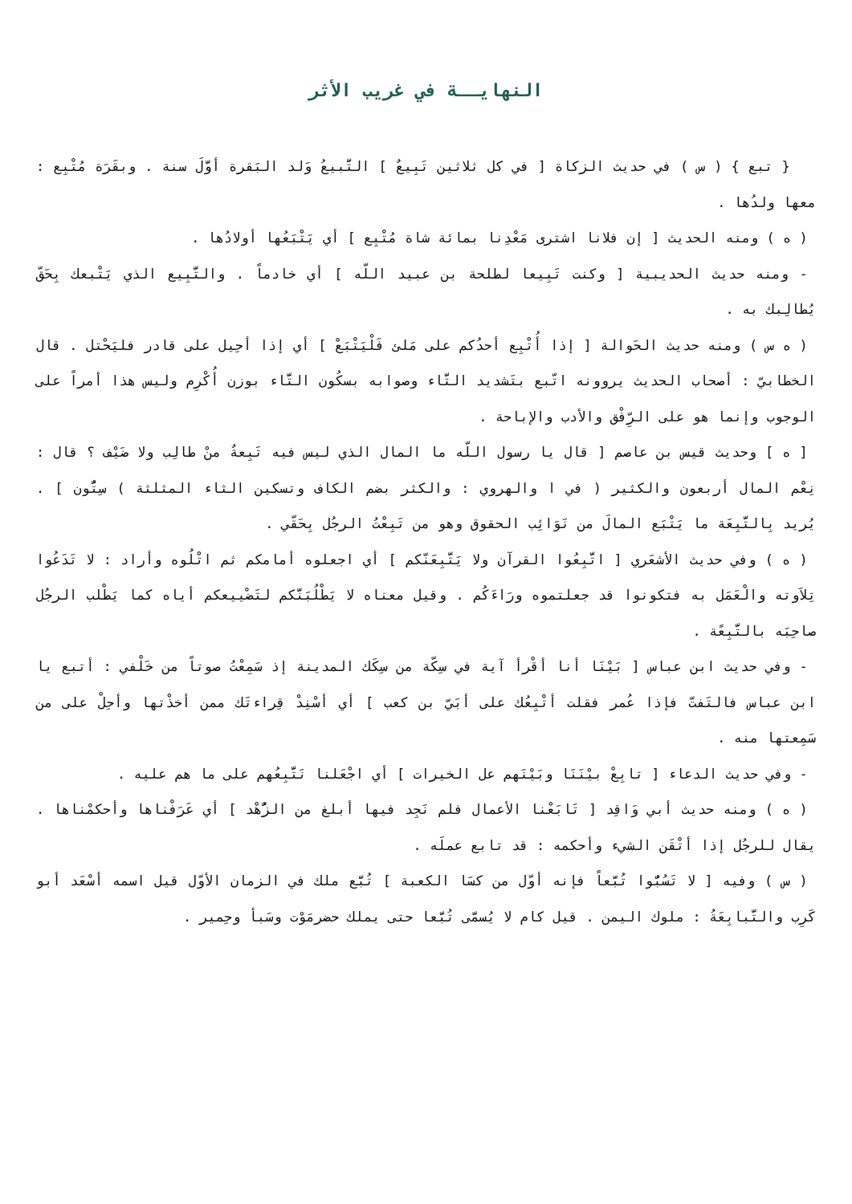النهايــة في غريب الأثر
{ تبع } ( س ) في حديث الزكاة [ في كل ثلاثين تَبِيعٌ ] التَّبيعُ وَلد البَقرة أوَّلَ سنة . وبقَرَة مُتْبِع : معها ولدُها .
( ه ) ومنه الحديث [ إن فلانا اشترى مَعْدِنا بمائة شاة مُتْبِع ] أي يَتْبَعُها أولادُها .
- ومنه حديث الحديبية [ وكنت تَبِيعا لطلحة بن عبيد اللّه ] أي خادماً . والتَّبِيع الذي يَتْبعك بِحَقّ يُطالِبك به .
( ه س ) ومنه حديث الحَوالة [ إذا أُتْبِع أحدُكم على مَلئ فَلْيَتْبَعْ ] أي إذا أحِيل على قادر فليَحْتل . قال الخطابيّ : أصحاب الحديث يروونه اتّبع بتَشديد التَّاء وصوابه بسكُون التَّاء بوزن أُكْرِم وليس هذا أمراً على الوجوب وإنما هو على الرِّفْق والأدب والإباحة .
[ ه ] وحديث قيس بن عاصم [ قال يا رسول اللّه ما المال الذي ليس فيه تَبِعةٌ منْ طالِب ولا ضَيْف ؟ قال : نِعْم المال أربعون والكثير ( في ا والهروي : والكثر بضم الكاف وتسكين الثاء المثلثة ) سِتُّون ] . يُريد بِالتَّبِعَة ما يَتْبَع المالَ من نَوَائِب الحقوق وهو من تَبِعْتُ الرجُل بِحَقّي .
( ه ) وفي حديث الأشعَري [ اتَّبِعُوا القرآن ولا يَتَّبِعَنّكم ] أي اجعلوه أمامكم ثم اتْلُوه وأراد : لا تَدَعُوا تِلاَوته والْعَمَل به فتكونوا قد جعلتموه ورَاءَكُم . وقيل معناه لا يَطْلُبَنَّكم لتَضْييعكم أياه كما يَطْلب الرجُل صاحِبَه بالتَّبِعًة .
- وفي حديث ابن عباس [ بَيْنَا أنا أقْرأ آية في سِكّة من سِكَك المدينة إذ سَمِعْتُ صوتاً من خَلْفي : أتبع يا ابن عباس فالتَفتّ فإذا عُمر فقلت أتْبِعُك على أبَيّ بن كعب ] أي أسْنِدْ قِراءتَك ممن أخذْتها وأحِلْ على من سَمِعتها منه .
- وفي حديث الدعاء [ تابِعْ بيْنَنَا وبَيْنَهم عل الخيرات ] أي اجْعَلنا نَتَّبِعُهم على ما هم عليه .
( ه ) ومنه حديث أبي وَاقِد [ تَابَعْنا الأعمال فلم نَجِد فيها أبلغ من الزُّهْد ] أي عَرَفْناها وأحكمْناها . يقال للرجُل إذا أتْقَن الشيء وأحكمه : قد تابع عملَه .
( س ) وفيه [ لا تَسُبُّوا تُبَّعاً فإنه أوّل من كسَا الكعبة ] تُبَّع ملك في الزمان الأوّل قيل اسمه أسْعَد أبو كَرِب والتَّبابِعَةُ : ملوك اليمن . قيل كام لا يُسمَّى تُبَّعا حتى يملك حضرمَوْت وسَبأ وحِمير .